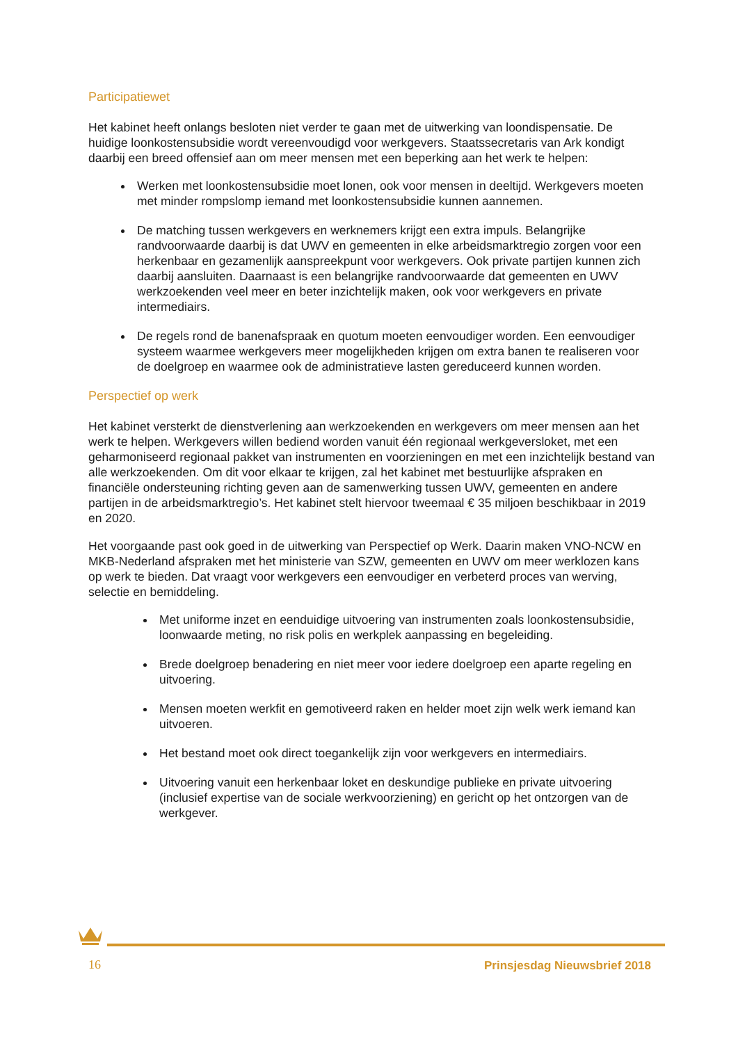Participatiewet
Het kabinet heeft onlangs besloten niet verder te gaan met de uitwerking van loondispensatie. De huidige loonkostensubsidie wordt vereenvoudigd voor werkgevers. Staatssecretaris van Ark kondigt daarbij een breed offensief aan om meer mensen met een beperking aan het werk te helpen:
Werken met loonkostensubsidie moet lonen, ook voor mensen in deeltijd. Werkgevers moeten met minder rompslomp iemand met loonkostensubsidie kunnen aannemen.
De matching tussen werkgevers en werknemers krijgt een extra impuls. Belangrijke randvoorwaarde daarbij is dat UWV en gemeenten in elke arbeidsmarktregio zorgen voor een herkenbaar en gezamenlijk aanspreekpunt voor werkgevers. Ook private partijen kunnen zich daarbij aansluiten. Daarnaast is een belangrijke randvoorwaarde dat gemeenten en UWV werkzoekenden veel meer en beter inzichtelijk maken, ook voor werkgevers en private intermediairs.
De regels rond de banenafspraak en quotum moeten eenvoudiger worden. Een eenvoudiger systeem waarmee werkgevers meer mogelijkheden krijgen om extra banen te realiseren voor de doelgroep en waarmee ook de administratieve lasten gereduceerd kunnen worden.
Perspectief op werk
Het kabinet versterkt de dienstverlening aan werkzoekenden en werkgevers om meer mensen aan het werk te helpen. Werkgevers willen bediend worden vanuit één regionaal werkgeversloket, met een geharmoniseerd regionaal pakket van instrumenten en voorzieningen en met een inzichtelijk bestand van alle werkzoekenden. Om dit voor elkaar te krijgen, zal het kabinet met bestuurlijke afspraken en financiële ondersteuning richting geven aan de samenwerking tussen UWV, gemeenten en andere partijen in de arbeidsmarktregio’s. Het kabinet stelt hiervoor tweemaal € 35 miljoen beschikbaar in 2019 en 2020.
Het voorgaande past ook goed in de uitwerking van Perspectief op Werk. Daarin maken VNO-NCW en MKB-Nederland afspraken met het ministerie van SZW, gemeenten en UWV om meer werklozen kans op werk te bieden. Dat vraagt voor werkgevers een eenvoudiger en verbeterd proces van werving, selectie en bemiddeling.
Met uniforme inzet en eenduidige uitvoering van instrumenten zoals loonkostensubsidie, loonwaarde meting, no risk polis en werkplek aanpassing en begeleiding.
Brede doelgroep benadering en niet meer voor iedere doelgroep een aparte regeling en uitvoering.
Mensen moeten werkfit en gemotiveerd raken en helder moet zijn welk werk iemand kan uitvoeren.
Het bestand moet ook direct toegankelijk zijn voor werkgevers en intermediairs.
Uitvoering vanuit een herkenbaar loket en deskundige publieke en private uitvoering (inclusief expertise van de sociale werkvoorziening) en gericht op het ontzorgen van de werkgever.
16 Prinsjesdag Nieuwsbrief 2018